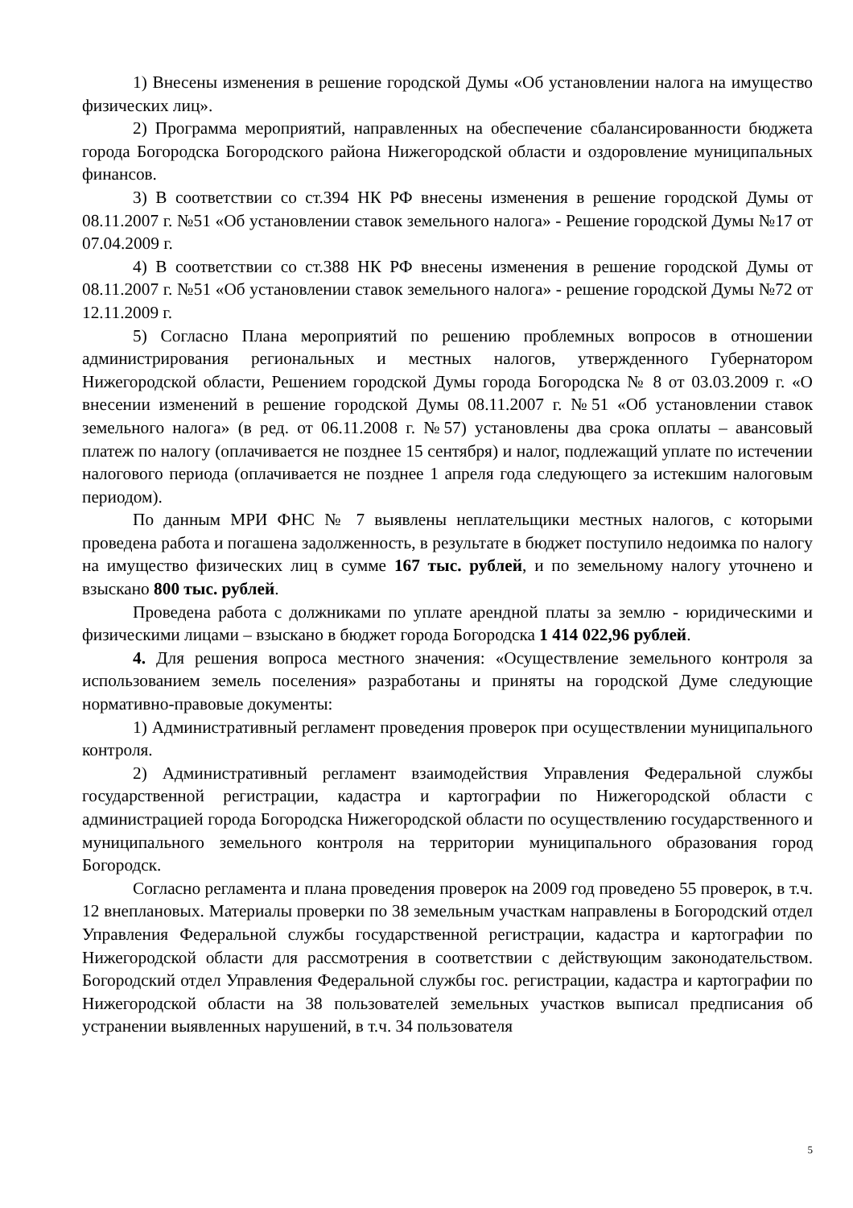1) Внесены изменения в решение городской Думы «Об установлении налога на имущество физических лиц».
2) Программа мероприятий, направленных на обеспечение сбалансированности бюджета города Богородска Богородского района Нижегородской области и оздоровление муниципальных финансов.
3) В соответствии со ст.394 НК РФ внесены изменения в решение городской Думы от 08.11.2007 г. №51 «Об установлении ставок земельного налога» - Решение городской Думы №17 от 07.04.2009 г.
4) В соответствии со ст.388 НК РФ внесены изменения в решение городской Думы от 08.11.2007 г. №51 «Об установлении ставок земельного налога» - решение городской Думы №72 от 12.11.2009 г.
5) Согласно Плана мероприятий по решению проблемных вопросов в отношении администрирования региональных и местных налогов, утвержденного Губернатором Нижегородской области, Решением городской Думы города Богородска № 8 от 03.03.2009 г. «О внесении изменений в решение городской Думы 08.11.2007 г. №51 «Об установлении ставок земельного налога» (в ред. от 06.11.2008 г. №57) установлены два срока оплаты – авансовый платеж по налогу (оплачивается не позднее 15 сентября) и налог, подлежащий уплате по истечении налогового периода (оплачивается не позднее 1 апреля года следующего за истекшим налоговым периодом).
По данным МРИ ФНС № 7 выявлены неплательщики местных налогов, с которыми проведена работа и погашена задолженность, в результате в бюджет поступило недоимка по налогу на имущество физических лиц в сумме 167 тыс. рублей, и по земельному налогу уточнено и взыскано 800 тыс. рублей.
Проведена работа с должниками по уплате арендной платы за землю - юридическими и физическими лицами – взыскано в бюджет города Богородска 1 414 022,96 рублей.
4. Для решения вопроса местного значения: «Осуществление земельного контроля за использованием земель поселения» разработаны и приняты на городской Думе следующие нормативно-правовые документы:
1) Административный регламент проведения проверок при осуществлении муниципального контроля.
2) Административный регламент взаимодействия Управления Федеральной службы государственной регистрации, кадастра и картографии по Нижегородской области с администрацией города Богородска Нижегородской области по осуществлению государственного и муниципального земельного контроля на территории муниципального образования город Богородск.
Согласно регламента и плана проведения проверок на 2009 год проведено 55 проверок, в т.ч. 12 внеплановых. Материалы проверки по 38 земельным участкам направлены в Богородский отдел Управления Федеральной службы государственной регистрации, кадастра и картографии по Нижегородской области для рассмотрения в соответствии с действующим законодательством. Богородский отдел Управления Федеральной службы гос. регистрации, кадастра и картографии по Нижегородской области на 38 пользователей земельных участков выписал предписания об устранении выявленных нарушений, в т.ч. 34 пользователя
5